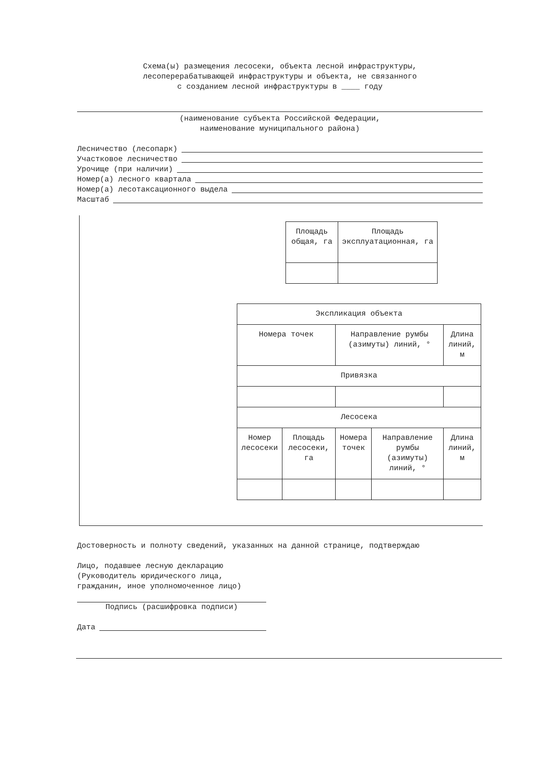Схема(ы) размещения лесосеки, объекта лесной инфраструктуры,
лесоперерабатывающей инфраструктуры и объекта, не связанного
с созданием лесной инфраструктуры в ____ году
(наименование субъекта Российской Федерации,
наименование муниципального района)
Лесничество (лесопарк)
Участковое лесничество
Урочище (при наличии)
Номер(а) лесного квартала
Номер(а) лесотаксационного выдела
Масштаб
| Площадь общая, га | Площадь эксплуатационная, га |
| Экспликация объекта | | | | |
| Номера точек | | Направление румбы (азимуты) линий, ° | | Длина линий, м |
| Привязка | | | | |
| Лесосека | | | | |
| Номер лесосеки | Площадь лесосеки, га | Номера точек | Направление румбы (азимуты) линий, ° | Длина линий, м |
Достоверность и полноту сведений, указанных на данной странице, подтверждаю
Лицо, подавшее лесную декларацию
(Руководитель юридического лица,
гражданин, иное уполномоченное лицо)
Подпись (расшифровка подписи)
Дата